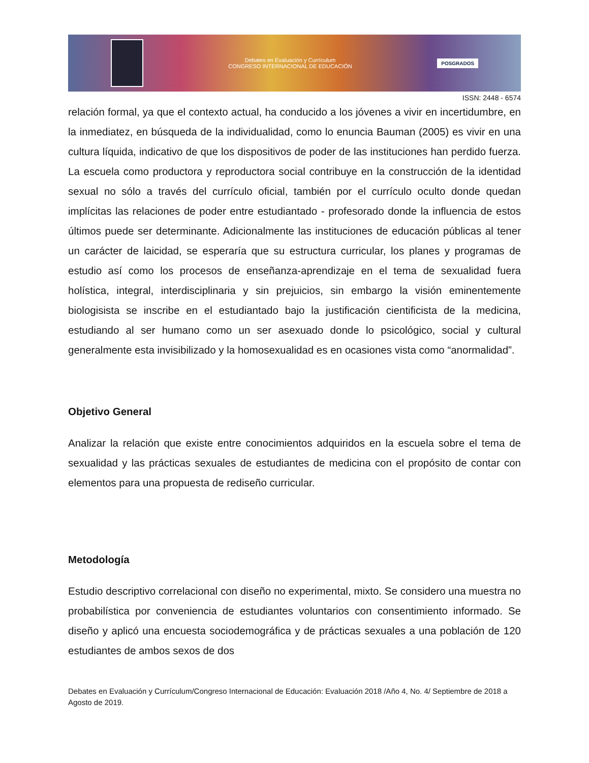Debates en Evaluación y Currículum
CONGRESO INTERNACIONAL DE EDUCACIÓN
POSGRADOS
ISSN: 2448 - 6574
relación formal, ya que el contexto actual, ha conducido a los jóvenes a vivir en incertidumbre, en la inmediatez, en búsqueda de la individualidad, como lo enuncia Bauman (2005) es vivir en una cultura líquida, indicativo de que los dispositivos de poder de las instituciones han perdido fuerza. La escuela como productora y reproductora social contribuye en la construcción de la identidad sexual no sólo a través del currículo oficial, también por el currículo oculto donde quedan implícitas las relaciones de poder entre estudiantado - profesorado donde la influencia de estos últimos puede ser determinante. Adicionalmente las instituciones de educación públicas al tener un carácter de laicidad, se esperaría que su estructura curricular, los planes y programas de estudio así como los procesos de enseñanza-aprendizaje en el tema de sexualidad fuera holística, integral, interdisciplinaria y sin prejuicios, sin embargo la visión eminentemente biologisista se inscribe en el estudiantado bajo la justificación cientificista de la medicina, estudiando al ser humano como un ser asexuado donde lo psicológico, social y cultural generalmente esta invisibilizado y la homosexualidad es en ocasiones vista como “anormalidad”.
Objetivo General
Analizar la relación que existe entre conocimientos adquiridos en la escuela sobre el tema de sexualidad y las prácticas sexuales de estudiantes de medicina con el propósito de contar con elementos para una propuesta de rediseño curricular.
Metodología
Estudio descriptivo correlacional con diseño no experimental, mixto. Se considero una muestra no probabilística por conveniencia de estudiantes voluntarios con consentimiento informado. Se diseño y aplicó una encuesta sociodemográfica y de prácticas sexuales a una población de 120 estudiantes de ambos sexos de dos
Debates en Evaluación y Currículum/Congreso Internacional de Educación: Evaluación 2018 /Año 4, No. 4/ Septiembre de 2018 a Agosto de 2019.